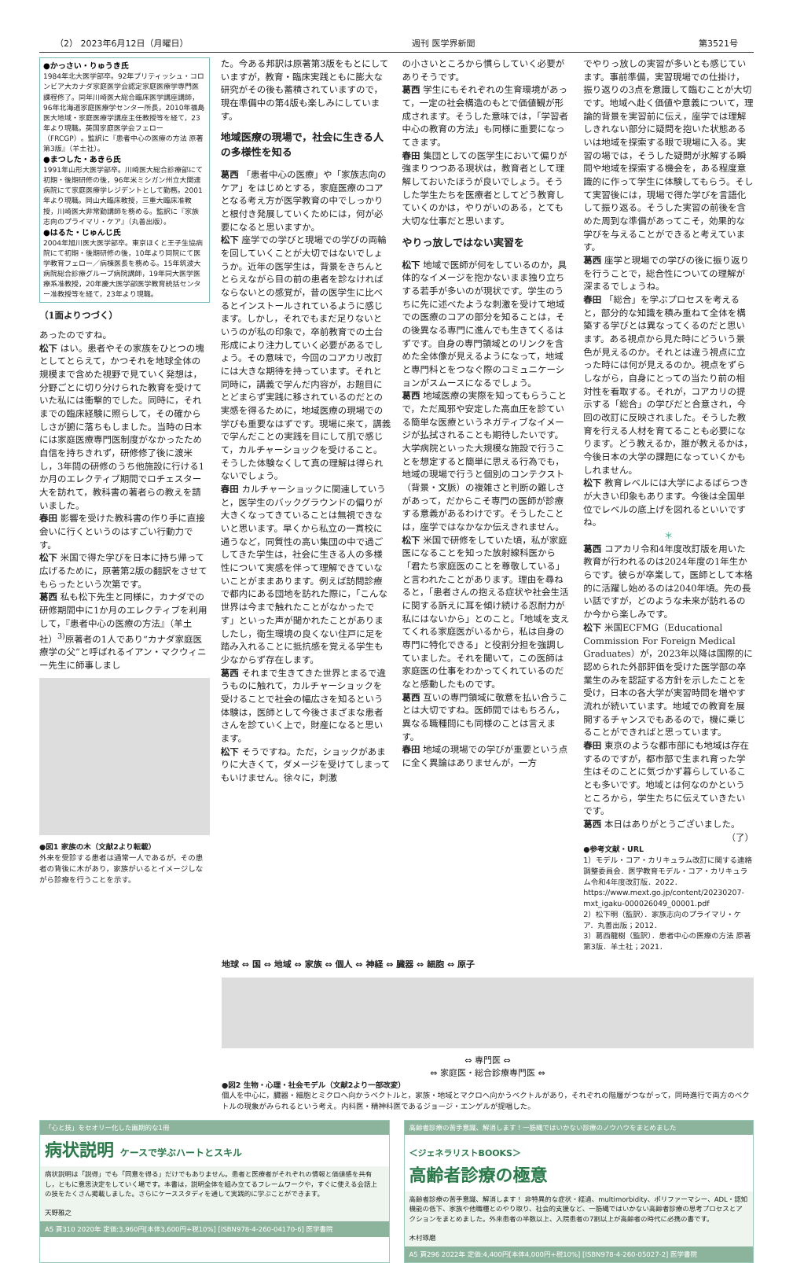（2） 2023年6月12日（月曜日） 週刊 医学界新聞 第3521号
●かっさい・りゅうき氏
1984年北大医学部卒。92年ブリティッシュ・コロンビア大カナダ家庭医学会認定家庭医療学専門医課程修了。同年川崎医大総合臨床医学講座講師，96年北海道家庭医療学センター所長，2010年福島医大地域・家庭医療学講座主任教授等を経て，23年より現職。英国家庭医学会フェロー（FRCGP）。監訳に『患者中心の医療の方法 原著第3版』（羊土社）。
●まつした・あきら氏
1991年山形大医学部卒。川崎医大総合診療部にて初期・後期研修の後，96年米ミシガン州立大関連病院にて家庭医療学レジデントとして勤務。2001年より現職。岡山大臨床教授，三重大臨床准教授，川崎医大非常勤講師を務める。監訳に『家族志向のプライマリ・ケア』（丸善出版）。
●はるた・じゅんじ氏
2004年旭川医大医学部卒。東京ほくと王子生協病院にて初期・後期研修の後，10年より同院にて医学教育フェロー／病棟医長を務める。15年筑波大病院総合診療グループ病院講師，19年同大医学医療系准教授，20年慶大医学部医学教育統括センター准教授等を経て，23年より現職。
（1面よりつづく）
あったのですね。
松下 はい。患者やその家族をひとつの塊としてとらえて，かつそれを地球全体の規模まで含めた視野で見ていく発想は，分野ごとに切り分けられた教育を受けていた私には衝撃的でした。同時に，それまでの臨床経験に照らして，その確からしさが腑に落ちもしました。当時の日本には家庭医療専門医制度がなかったため自信を持ちきれず，研修修了後に渡米し，3年間の研修のうち他施設に行ける1か月のエレクティブ期間でロチェスター大を訪れて，教科書の著者らの教えを請いました。
春田 影響を受けた教科書の作り手に直接会いに行くというのはすごい行動力です。
松下 米国で得た学びを日本に持ち帰って広げるために，原著第2版の翻訳をさせてもらったという次第です。
葛西 私も松下先生と同様に，カナダでの研修期間中に1か月のエレクティブを利用して，『患者中心の医療の方法』（羊土社）<sup>3)</sup>原著者の1人であり“カナダ家庭医療学の父”と呼ばれるイアン・マクウィニー先生に師事しまし
●図1 家族の木（文献2より転載）
外来を受診する患者は通常一人であるが，その患者の背後に木があり，家族がいるとイメージしながら診療を行うことを示す。
た。今ある邦訳は原著第3版をもとにしていますが，教育・臨床実践ともに膨大な研究がその後も蓄積されていますので，現在準備中の第4版も楽しみにしています。
地域医療の現場で，社会に生きる人の多様性を知る
葛西 「患者中心の医療」や「家族志向のケア」をはじめとする，家庭医療のコアとなる考え方が医学教育の中でしっかりと根付き発展していくためには，何が必要になると思いますか。
松下 座学での学びと現場での学びの両輪を回していくことが大切ではないでしょうか。近年の医学生は，背景をきちんととらえながら目の前の患者を診なければならないとの感覚が，昔の医学生に比べるとインストールされているように感じます。しかし，それでもまだ足りないというのが私の印象で，卒前教育での土台形成により注力していく必要があるでしょう。その意味で，今回のコアカリ改訂には大きな期待を持っています。それと同時に，講義で学んだ内容が，お題目にとどまらず実践に移されているのだとの実感を得るために，地域医療の現場での学びも重要なはずです。現場に来て，講義で学んだことの実践を目にして肌で感じて，カルチャーショックを受けること。そうした体験なくして真の理解は得られないでしょう。
春田 カルチャーショックに関連していうと，医学生のバックグラウンドの偏りが大きくなってきていることは無視できないと思います。早くから私立の一貫校に通うなど，同質性の高い集団の中で過ごしてきた学生は，社会に生きる人の多様性について実感を伴って理解できていないことがままあります。例えば訪問診療で都内にある団地を訪れた際に，「こんな世界は今まで触れたことがなかったです」といった声が聞かれたことがありましたし，衛生環境の良くない住戸に足を踏み入れることに抵抗感を覚える学生も少なからず存在します。
葛西 それまで生きてきた世界とまるで違うものに触れて，カルチャーショックを受けることで社会の幅広さを知るという体験は，医師として今後さまざまな患者さんを診ていく上で，財産になると思います。
松下 そうですね。ただ，ショックがあまりに大きくて，ダメージを受けてしまってもいけません。徐々に，刺激
の小さいところから慣らしていく必要がありそうです。
葛西 学生にもそれぞれの生育環境があって，一定の社会構造のもとで価値観が形成されます。そうした意味では，「学習者中心の教育の方法」も同様に重要になってきます。
春田 集団としての医学生において偏りが強まりつつある現状は，教育者として理解しておいたほうが良いでしょう。そうした学生たちを医療者としてどう教育していくのかは，やりがいのある，とても大切な仕事だと思います。
やりっ放しではない実習を
松下 地域で医師が何をしているのか，具体的なイメージを抱かないまま独り立ちする若手が多いのが現状です。学生のうちに先に述べたような刺激を受けて地域での医療のコアの部分を知ることは，その後異なる専門に進んでも生きてくるはずです。自身の専門領域とのリンクを含めた全体像が見えるようになって，地域と専門科とをつなぐ際のコミュニケーションがスムースになるでしょう。
葛西 地域医療の実際を知ってもらうことで，ただ風邪や安定した高血圧を診ている簡単な医療というネガティブなイメージが払拭されることも期待したいです。大学病院といった大規模な施設で行うことを想定すると簡単に思える行為でも，地域の現場で行うと個別のコンテクスト（背景・文脈）の複雑さと判断の難しさがあって，だからこそ専門の医師が診療する意義があるわけです。そうしたことは，座学ではなかなか伝えきれません。
松下 米国で研修をしていた頃，私が家庭医になることを知った放射線科医から「君たち家庭医のことを尊敬している」と言われたことがあります。理由を尋ねると，「患者さんの抱える症状や社会生活に関する訴えに耳を傾け続ける忍耐力が私にはないから」とのこと。「地域を支えてくれる家庭医がいるから，私は自身の専門に特化できる」と役割分担を強調していました。それを聞いて，この医師は家庭医の仕事をわかってくれているのだなと感動したものです。
葛西 互いの専門領域に敬意を払い合うことは大切ですね。医師間ではもちろん，異なる職種間にも同様のことは言えます。
春田 地域の現場での学びが重要という点に全く異論はありませんが，一方
でやりっ放しの実習が多いとも感じています。事前準備，実習現場での仕掛け，振り返りの3点を意識して臨むことが大切です。地域へ赴く価値や意義について，理論的背景を実習前に伝え，座学では理解しきれない部分に疑問を抱いた状態あるいは地域を探索する眼で現場に入る。実習の場では，そうした疑問が氷解する瞬間や地域を探索する機会を，ある程度意識的に作って学生に体験してもらう。そして実習後には，現場で得た学びを言語化して振り返る。そうした実習の前後を含めた周到な準備があってこそ，効果的な学びを与えることができると考えています。
葛西 座学と現場での学びの後に振り返りを行うことで，総合性についての理解が深まるでしょうね。
春田 「総合」を学ぶプロセスを考えると，部分的な知識を積み重ねて全体を構築する学びとは異なってくるのだと思います。ある視点から見た時にどういう景色が見えるのか。それとは違う視点に立った時には何が見えるのか。視点をずらしながら，自身にとっての当たり前の相対性を看取する。それが，コアカリの提示する「総合」の学びだと合意され，今回の改訂に反映されました。そうした教育を行える人材を育てることも必要になります。どう教えるか，誰が教えるかは，今後日本の大学の課題になっていくかもしれません。
松下 教育レベルには大学によるばらつきが大きい印象もあります。今後は全国単位でレベルの底上げを図れるといいですね。
＊
葛西 コアカリ令和4年度改訂版を用いた教育が行われるのは2024年度の1年生からです。彼らが卒業して，医師として本格的に活躍し始めるのは2040年頃。先の長い話ですが，どのような未来が訪れるのか今から楽しみです。
松下 米国ECFMG（Educational Commission For Foreign Medical Graduates）が，2023年以降は国際的に認められた外部評価を受けた医学部の卒業生のみを認証する方針を示したことを受け，日本の各大学が実習時間を増やす流れが続いています。地域での教育を展開するチャンスでもあるので，機に乗じることができればと思っています。
春田 東京のような都市部にも地域は存在するのですが，都市部で生まれ育った学生はそのことに気づかず暮らしていることも多いです。地域とは何なのかというところから，学生たちに伝えていきたいです。
葛西 本日はありがとうございました。
（了）
●参考文献・URL
1）モデル・コア・カリキュラム改訂に関する連絡調整委員会．医学教育モデル・コア・カリキュラム令和4年度改訂版．2022．https://www.mext.go.jp/content/20230207-mxt_igaku-000026049_00001.pdf
2）松下明（監訳）．家族志向のプライマリ・ケア．丸善出版；2012．
3）葛西龍樹（監訳）．患者中心の医療の方法 原著第3版．羊土社；2021．
地球 ⇔ 国 ⇔ 地域 ⇔ 家族 ⇔ 個人 ⇔ 神経 ⇔ 臓器 ⇔ 細胞 ⇔ 原子
⇔ 専門医 ⇔
⇔ 家庭医・総合診療専門医 ⇔
●図2 生物・心理・社会モデル（文献2より一部改変）
個人を中心に，臓器・細胞とミクロへ向かうベクトルと，家族・地域とマクロへ向かうベクトルがあり，それぞれの階層がつながって，同時進行で両方のベクトルの現象がみられるという考え。内科医・精神科医であるジョージ・エンゲルが提唱した。
「心と技」をセオリー化した画期的な1冊
病状説明 ケースで学ぶハートとスキル
病状説明は「説得」でも「同意を得る」だけでもありません。患者と医療者がそれぞれの情報と価値感を共有し，ともに意思決定をしていく場です。本書は，説明全体を組み立てるフレームワークや，すぐに使える会話上の技をたくさん掲載しました。さらにケーススタディを通して実践的に学ぶことができます。
天野雅之
A5 頁310 2020年 定価:3,960円[本体3,600円+税10%] [ISBN978-4-260-04170-6] 医学書院
高齢者診療の苦手意識、解消します！一筋縄ではいかない診療のノウハウをまとめました
＜ジェネラリストBOOKS＞
高齢者診療の極意
高齢者診療の苦手意識、解消します！ 非特異的な症状・経過、multimorbidity、ポリファーマシー、ADL・認知機能の低下、家族や他職種とのやり取り、社会的支援など、一筋縄ではいかない高齢者診療の思考プロセスとアクションをまとめました。外来患者の半数以上、入院患者の7割以上が高齢者の時代に必携の書です。
木村琢磨
A5 頁296 2022年 定価:4,400円[本体4,000円+税10%] [ISBN978-4-260-05027-2] 医学書院